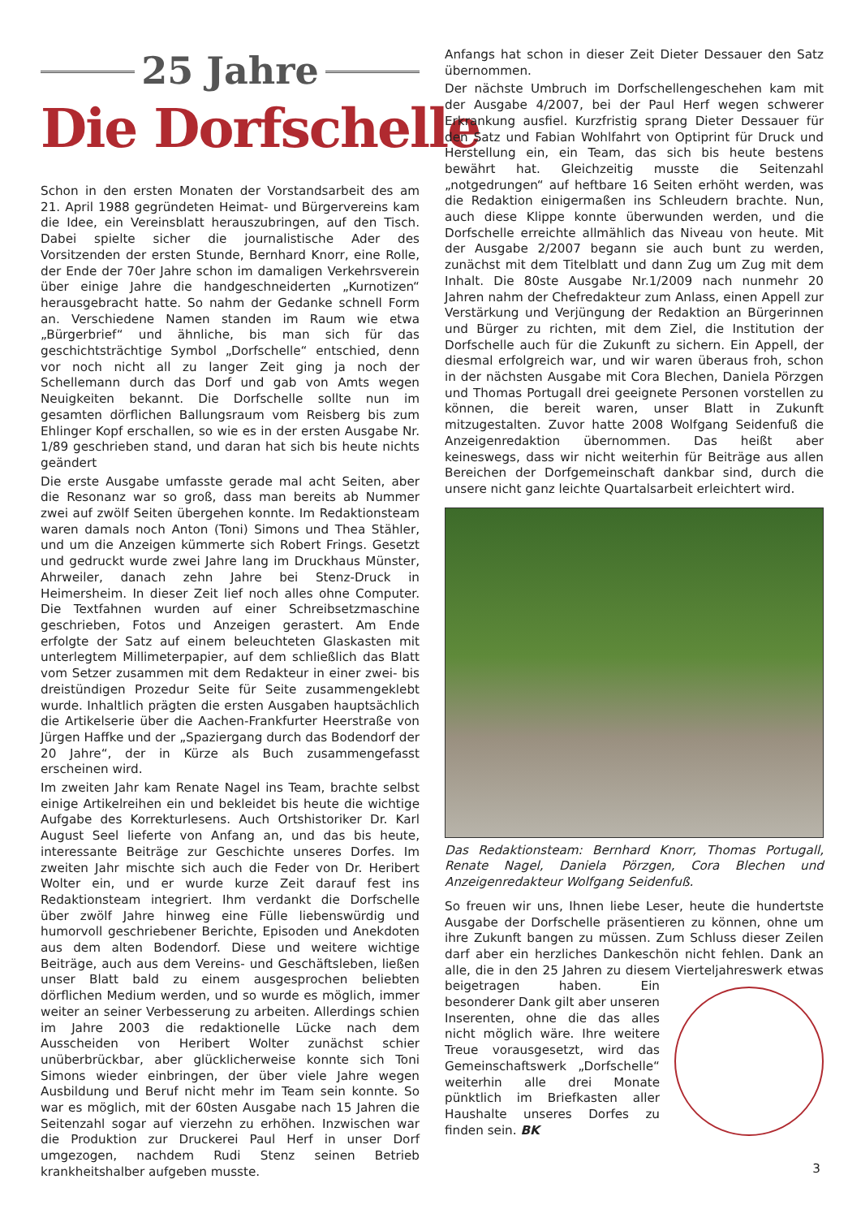25 Jahre
Die Dorfschelle
Schon in den ersten Monaten der Vorstandsarbeit des am 21. April 1988 gegründeten Heimat- und Bürgervereins kam die Idee, ein Vereinsblatt herauszubringen, auf den Tisch. Dabei spielte sicher die journalistische Ader des Vorsitzenden der ersten Stunde, Bernhard Knorr, eine Rolle, der Ende der 70er Jahre schon im damaligen Verkehrsverein über einige Jahre die handgeschneiderten „Kurnotizen“ herausgebracht hatte. So nahm der Gedanke schnell Form an. Verschiedene Namen standen im Raum wie etwa „Bürgerbrief“ und ähnliche, bis man sich für das geschichtsträchtige Symbol „Dorfschelle“ entschied, denn vor noch nicht all zu langer Zeit ging ja noch der Schellemann durch das Dorf und gab von Amts wegen Neuigkeiten bekannt. Die Dorfschelle sollte nun im gesamten dörflichen Ballungsraum vom Reisberg bis zum Ehlinger Kopf erschallen, so wie es in der ersten Ausgabe Nr. 1/89 geschrieben stand, und daran hat sich bis heute nichts geändert
Die erste Ausgabe umfasste gerade mal acht Seiten, aber die Resonanz war so groß, dass man bereits ab Nummer zwei auf zwölf Seiten übergehen konnte. Im Redaktionsteam waren damals noch Anton (Toni) Simons und Thea Stähler, und um die Anzeigen kümmerte sich Robert Frings. Gesetzt und gedruckt wurde zwei Jahre lang im Druckhaus Münster, Ahrweiler, danach zehn Jahre bei Stenz-Druck in Heimersheim. In dieser Zeit lief noch alles ohne Computer. Die Textfahnen wurden auf einer Schreibsetzmaschine geschrieben, Fotos und Anzeigen gerastert. Am Ende erfolgte der Satz auf einem beleuchteten Glaskasten mit unterlegtem Millimeterpapier, auf dem schließlich das Blatt vom Setzer zusammen mit dem Redakteur in einer zwei- bis dreistündigen Prozedur Seite für Seite zusammengeklebt wurde. Inhaltlich prägten die ersten Ausgaben hauptsächlich die Artikelserie über die Aachen-Frankfurter Heerstraße von Jürgen Haffke und der „Spaziergang durch das Bodendorf der 20 Jahre“, der in Kürze als Buch zusammengefasst erscheinen wird.
Im zweiten Jahr kam Renate Nagel ins Team, brachte selbst einige Artikelreihen ein und bekleidet bis heute die wichtige Aufgabe des Korrekturlesens. Auch Ortshistoriker Dr. Karl August Seel lieferte von Anfang an, und das bis heute, interessante Beiträge zur Geschichte unseres Dorfes. Im zweiten Jahr mischte sich auch die Feder von Dr. Heribert Wolter ein, und er wurde kurze Zeit darauf fest ins Redaktionsteam integriert. Ihm verdankt die Dorfschelle über zwölf Jahre hinweg eine Fülle liebenswürdig und humorvoll geschriebener Berichte, Episoden und Anekdoten aus dem alten Bodendorf. Diese und weitere wichtige Beiträge, auch aus dem Vereins- und Geschäftsleben, ließen unser Blatt bald zu einem ausgesprochen beliebten dörflichen Medium werden, und so wurde es möglich, immer weiter an seiner Verbesserung zu arbeiten. Allerdings schien im Jahre 2003 die redaktionelle Lücke nach dem Ausscheiden von Heribert Wolter zunächst schier unüberbrückbar, aber glücklicherweise konnte sich Toni Simons wieder einbringen, der über viele Jahre wegen Ausbildung und Beruf nicht mehr im Team sein konnte. So war es möglich, mit der 60sten Ausgabe nach 15 Jahren die Seitenzahl sogar auf vierzehn zu erhöhen. Inzwischen war die Produktion zur Druckerei Paul Herf in unser Dorf umgezogen, nachdem Rudi Stenz seinen Betrieb krankheitshalber aufgeben musste.
Anfangs hat schon in dieser Zeit Dieter Dessauer den Satz übernommen.
Der nächste Umbruch im Dorfschellengeschehen kam mit der Ausgabe 4/2007, bei der Paul Herf wegen schwerer Erkrankung ausfiel. Kurzfristig sprang Dieter Dessauer für den Satz und Fabian Wohlfahrt von Optiprint für Druck und Herstellung ein, ein Team, das sich bis heute bestens bewährt hat. Gleichzeitig musste die Seitenzahl „notgedrungen“ auf heftbare 16 Seiten erhöht werden, was die Redaktion einigermaßen ins Schleudern brachte. Nun, auch diese Klippe konnte überwunden werden, und die Dorfschelle erreichte allmählich das Niveau von heute. Mit der Ausgabe 2/2007 begann sie auch bunt zu werden, zunächst mit dem Titelblatt und dann Zug um Zug mit dem Inhalt. Die 80ste Ausgabe Nr.1/2009 nach nunmehr 20 Jahren nahm der Chefredakteur zum Anlass, einen Appell zur Verstärkung und Verjüngung der Redaktion an Bürgerinnen und Bürger zu richten, mit dem Ziel, die Institution der Dorfschelle auch für die Zukunft zu sichern. Ein Appell, der diesmal erfolgreich war, und wir waren überaus froh, schon in der nächsten Ausgabe mit Cora Blechen, Daniela Pörzgen und Thomas Portugall drei geeignete Personen vorstellen zu können, die bereit waren, unser Blatt in Zukunft mitzugestalten. Zuvor hatte 2008 Wolfgang Seidenfuß die Anzeigenredaktion übernommen. Das heißt aber keineswegs, dass wir nicht weiterhin für Beiträge aus allen Bereichen der Dorfgemeinschaft dankbar sind, durch die unsere nicht ganz leichte Quartalsarbeit erleichtert wird.
Das Redaktionsteam: Bernhard Knorr, Thomas Portugall, Renate Nagel, Daniela Pörzgen, Cora Blechen und Anzeigenredakteur Wolfgang Seidenfuß.
So freuen wir uns, Ihnen liebe Leser, heute die hundertste Ausgabe der Dorfschelle präsentieren zu können, ohne um ihre Zukunft bangen zu müssen. Zum Schluss dieser Zeilen darf aber ein herzliches Dankeschön nicht fehlen. Dank an alle, die in den 25 Jahren zu diesem Vierteljahreswerk etwas beigetragen haben. Ein besonderer Dank gilt aber unseren Inserenten, ohne die das alles nicht möglich wäre. Ihre weitere Treue vorausgesetzt, wird das Gemeinschaftswerk „Dorfschelle“ weiterhin alle drei Monate pünktlich im Briefkasten aller Haushalte unseres Dorfes zu finden sein. BK
3